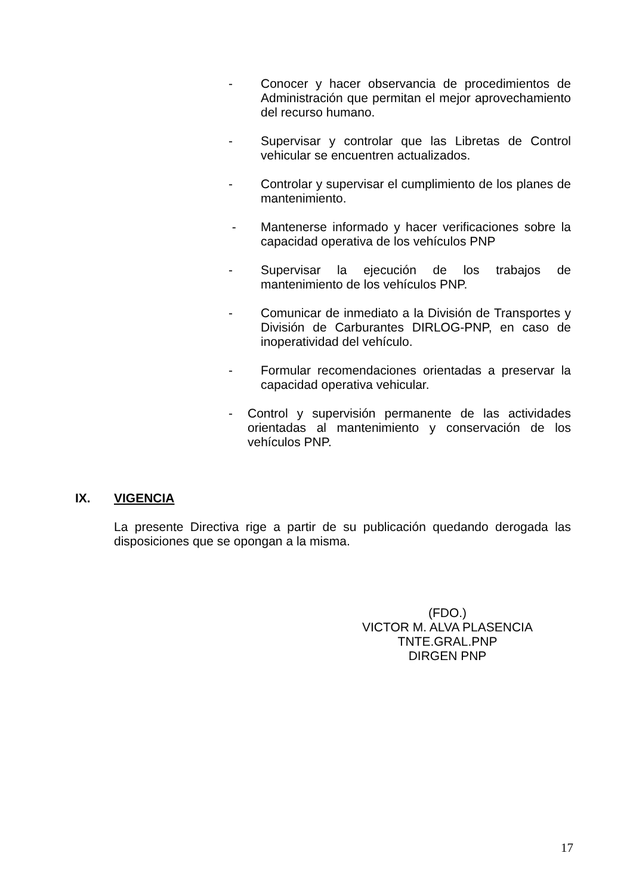- Conocer y hacer observancia de procedimientos de Administración que permitan el mejor aprovechamiento del recurso humano.
- Supervisar y controlar que las Libretas de Control vehicular se encuentren actualizados.
- Controlar y supervisar el cumplimiento de los planes de mantenimiento.
- Mantenerse informado y hacer verificaciones sobre la capacidad operativa de los vehículos PNP
- Supervisar la ejecución de los trabajos de mantenimiento de los vehículos PNP.
- Comunicar de inmediato a la División de Transportes y División de Carburantes DIRLOG-PNP, en caso de inoperatividad del vehículo.
- Formular recomendaciones orientadas a preservar la capacidad operativa vehicular.
- Control y supervisión permanente de las actividades orientadas al mantenimiento y conservación de los vehículos PNP.
IX. VIGENCIA
La presente Directiva rige a partir de su publicación quedando derogada las disposiciones que se opongan a la misma.
(FDO.)
VICTOR M. ALVA PLASENCIA
TNTE.GRAL.PNP
DIRGEN PNP
17